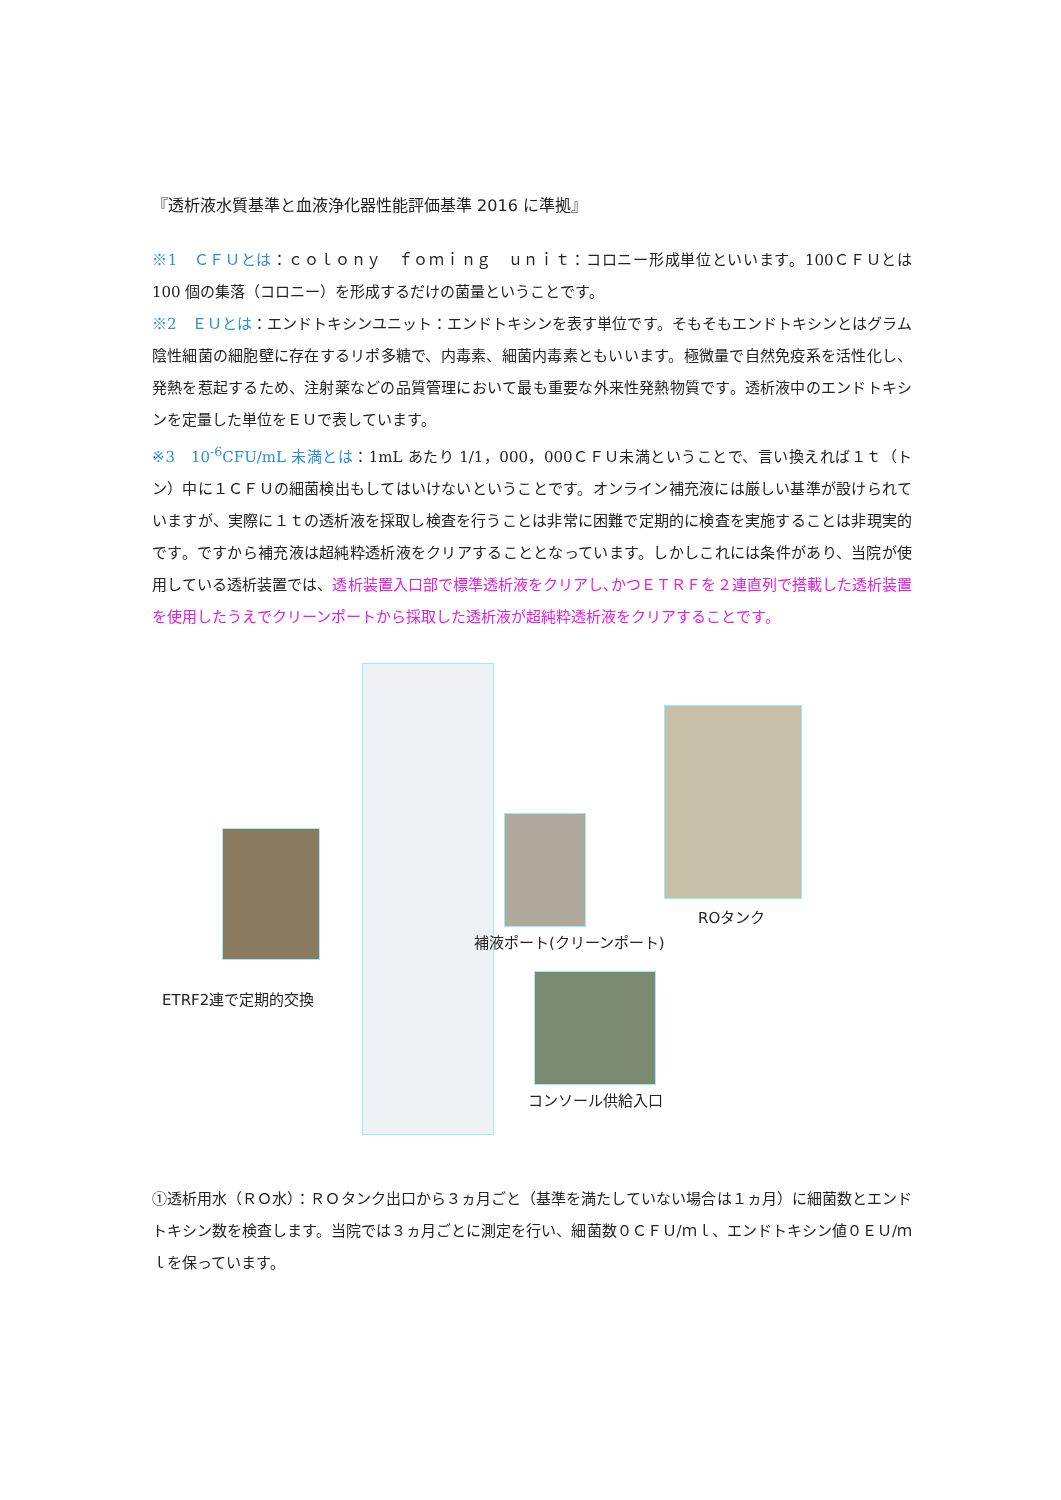『透析液水質基準と血液浄化器性能評価基準 2016 に準拠』
※1　ＣＦＵとは：ｃｏｌｏｎｙ　ｆｏｍｉｎｇ　ｕｎｉｔ：コロニー形成単位といいます。100ＣＦＵとは 100 個の集落（コロニー）を形成するだけの菌量ということです。
※2　ＥＵとは：エンドトキシンユニット：エンドトキシンを表す単位です。そもそもエンドトキシンとはグラム陰性細菌の細胞壁に存在するリポ多糖で、内毒素、細菌内毒素ともいいます。極微量で自然免疫系を活性化し、発熱を惹起するため、注射薬などの品質管理において最も重要な外来性発熱物質です。透析液中のエンドトキシンを定量した単位をＥＵで表しています。
※3　10<sup>-6</sup>CFU/mL 未満とは：1mL あたり 1/1，000，000ＣＦＵ未満ということで、言い換えれば１ｔ（トン）中に１ＣＦＵの細菌検出もしてはいけないということです。オンライン補充液には厳しい基準が設けられていますが、実際に１ｔの透析液を採取し検査を行うことは非常に困難で定期的に検査を実施することは非現実的です。ですから補充液は超純粋透析液をクリアすることとなっています。しかしこれには条件があり、当院が使用している透析装置では、透析装置入口部で標準透析液をクリアし､かつＥＴＲＦを２連直列で搭載した透析装置を使用したうえでクリーンポートから採取した透析液が超純粋透析液をクリアすることです。
ETRF2連で定期的交換
補液ポート(クリーンポート)
ROタンク
コンソール供給入口
①透析用水（ＲＯ水）：ＲＯタンク出口から３ヵ月ごと（基準を満たしていない場合は１ヵ月）に細菌数とエンドトキシン数を検査します。当院では３ヵ月ごとに測定を行い、細菌数０ＣＦＵ/ｍｌ、エンドトキシン値０ＥＵ/ｍｌを保っています。